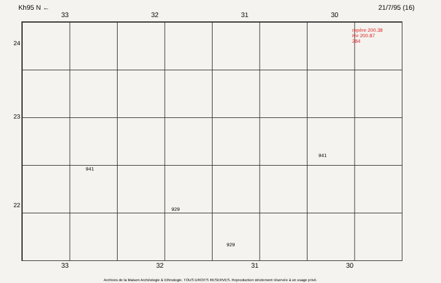Kh95 N ← 21/7/95 (16)
33 32 31 30
repère 200.38
H= 200.87
284
941
929
929
941
24
23
22
33 32 31 30
Archives de la Maison Archéologie & Ethnologie. TOUS DROITS RESERVES. Reproduction strictement réservée à un usage privé.